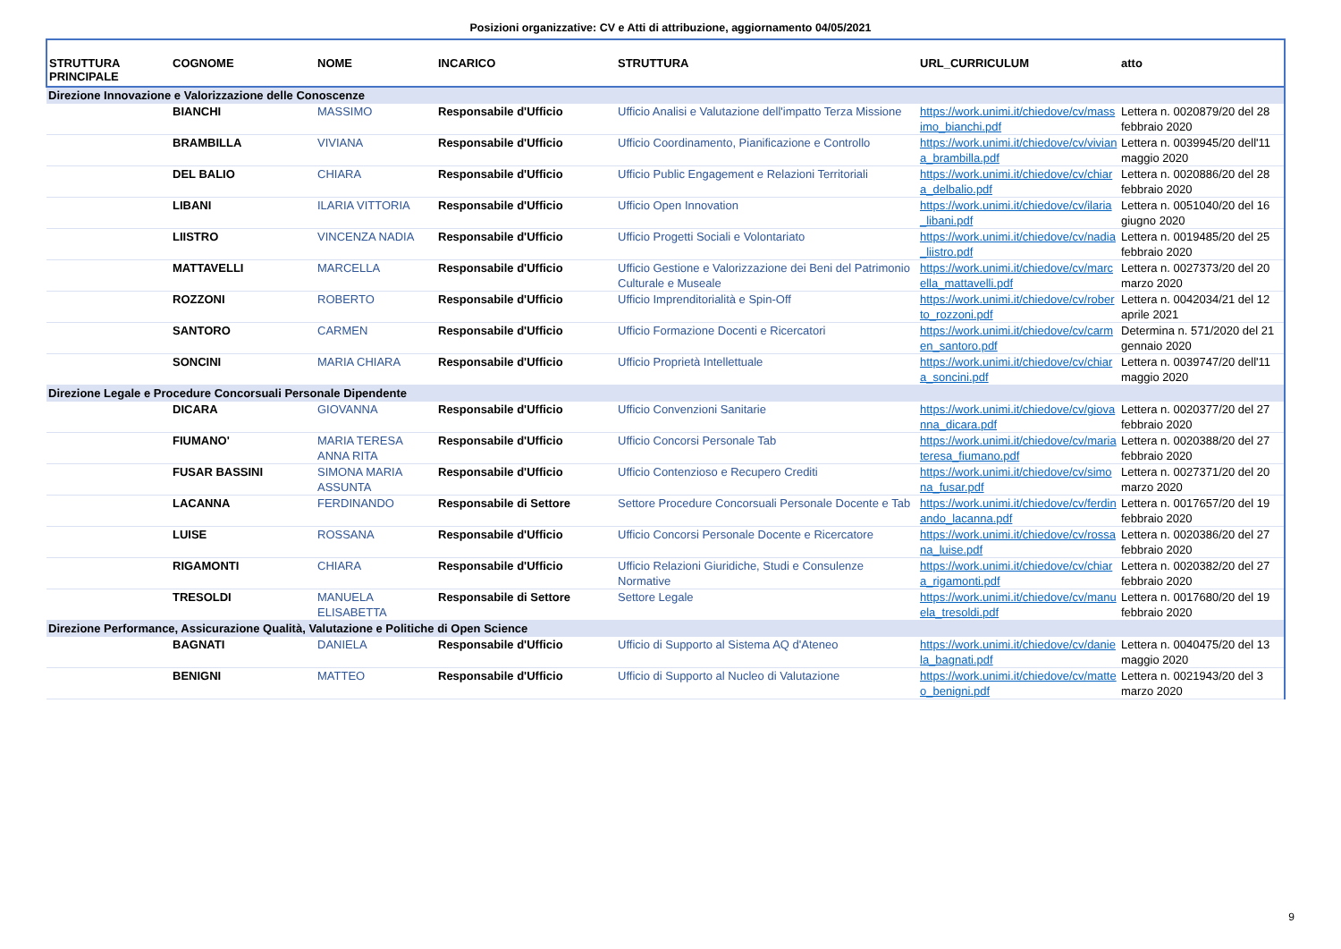Posizioni organizzative: CV e Atti di attribuzione, aggiornamento 04/05/2021
| STRUTTURA PRINCIPALE | COGNOME | NOME | INCARICO | STRUTTURA | URL_CURRICULUM | atto |
| --- | --- | --- | --- | --- | --- | --- |
| Direzione Innovazione e Valorizzazione delle Conoscenze | | | | | | |
| | BIANCHI | MASSIMO | Responsabile d'Ufficio | Ufficio Analisi e Valutazione dell'impatto Terza Missione | https://work.unimi.it/chiedove/cv/massimo_bianchi.pdf | Lettera n. 0020879/20 del 28 febbraio 2020 |
| | BRAMBILLA | VIVIANA | Responsabile d'Ufficio | Ufficio Coordinamento, Pianificazione e Controllo | https://work.unimi.it/chiedove/cv/viviana_brambilla.pdf | Lettera n. 0039945/20 dell'11 maggio 2020 |
| | DEL BALIO | CHIARA | Responsabile d'Ufficio | Ufficio Public Engagement e Relazioni Territoriali | https://work.unimi.it/chiedove/cv/chiara_delbalio.pdf | Lettera n. 0020886/20 del 28 febbraio 2020 |
| | LIBANI | ILARIA VITTORIA | Responsabile d'Ufficio | Ufficio Open Innovation | https://work.unimi.it/chiedove/cv/ilaria_libani.pdf | Lettera n. 0051040/20 del 16 giugno 2020 |
| | LIISTRO | VINCENZA NADIA | Responsabile d'Ufficio | Ufficio Progetti Sociali e Volontariato | https://work.unimi.it/chiedove/cv/nadia_liistro.pdf | Lettera n. 0019485/20 del 25 febbraio 2020 |
| | MATTAVELLI | MARCELLA | Responsabile d'Ufficio | Ufficio Gestione e Valorizzazione dei Beni del Patrimonio Culturale e Museale | https://work.unimi.it/chiedove/cv/marcella_mattavelli.pdf | Lettera n. 0027373/20 del 20 marzo 2020 |
| | ROZZONI | ROBERTO | Responsabile d'Ufficio | Ufficio Imprenditorialità e Spin-Off | https://work.unimi.it/chiedove/cv/roberto_rozzoni.pdf | Lettera n. 0042034/21 del 12 aprile 2021 |
| | SANTORO | CARMEN | Responsabile d'Ufficio | Ufficio Formazione Docenti e Ricercatori | https://work.unimi.it/chiedove/cv/carmen_santoro.pdf | Determina n. 571/2020 del 21 gennaio 2020 |
| | SONCINI | MARIA CHIARA | Responsabile d'Ufficio | Ufficio Proprietà Intellettuale | https://work.unimi.it/chiedove/cv/chiara_soncini.pdf | Lettera n. 0039747/20 dell'11 maggio 2020 |
| Direzione Legale e Procedure Concorsuali Personale Dipendente | | | | | | |
| | DICARA | GIOVANNA | Responsabile d'Ufficio | Ufficio Convenzioni Sanitarie | https://work.unimi.it/chiedove/cv/giovanna_dicara.pdf | Lettera n. 0020377/20 del 27 febbraio 2020 |
| | FIUMANO' | MARIA TERESA ANNA RITA | Responsabile d'Ufficio | Ufficio Concorsi Personale Tab | https://work.unimi.it/chiedove/cv/mariateresa_fiumano.pdf | Lettera n. 0020388/20 del 27 febbraio 2020 |
| | FUSAR BASSINI | SIMONA MARIA ASSUNTA | Responsabile d'Ufficio | Ufficio Contenzioso e Recupero Crediti | https://work.unimi.it/chiedove/cv/simona_fusar.pdf | Lettera n. 0027371/20 del 20 marzo 2020 |
| | LACANNA | FERDINANDO | Responsabile di Settore | Settore Procedure Concorsuali Personale Docente e Tab | https://work.unimi.it/chiedove/cv/ferdinando_lacanna.pdf | Lettera n. 0017657/20 del 19 febbraio 2020 |
| | LUISE | ROSSANA | Responsabile d'Ufficio | Ufficio Concorsi Personale Docente e Ricercatore | https://work.unimi.it/chiedove/cv/rossana_luise.pdf | Lettera n. 0020386/20 del 27 febbraio 2020 |
| | RIGAMONTI | CHIARA | Responsabile d'Ufficio | Ufficio Relazioni Giuridiche, Studi e Consulenze Normative | https://work.unimi.it/chiedove/cv/chiara_rigamonti.pdf | Lettera n. 0020382/20 del 27 febbraio 2020 |
| | TRESOLDI | MANUELA ELISABETTA | Responsabile di Settore | Settore Legale | https://work.unimi.it/chiedove/cv/manuela_tresoldi.pdf | Lettera n. 0017680/20 del 19 febbraio 2020 |
| Direzione Performance, Assicurazione Qualità, Valutazione e Politiche di Open Science | | | | | | |
| | BAGNATI | DANIELA | Responsabile d'Ufficio | Ufficio di Supporto al Sistema AQ d'Ateneo | https://work.unimi.it/chiedove/cv/daniela_bagnati.pdf | Lettera n. 0040475/20 del 13 maggio 2020 |
| | BENIGNI | MATTEO | Responsabile d'Ufficio | Ufficio di Supporto al Nucleo di Valutazione | https://work.unimi.it/chiedove/cv/matteo_benigni.pdf | Lettera n. 0021943/20 del 3 marzo 2020 |
9